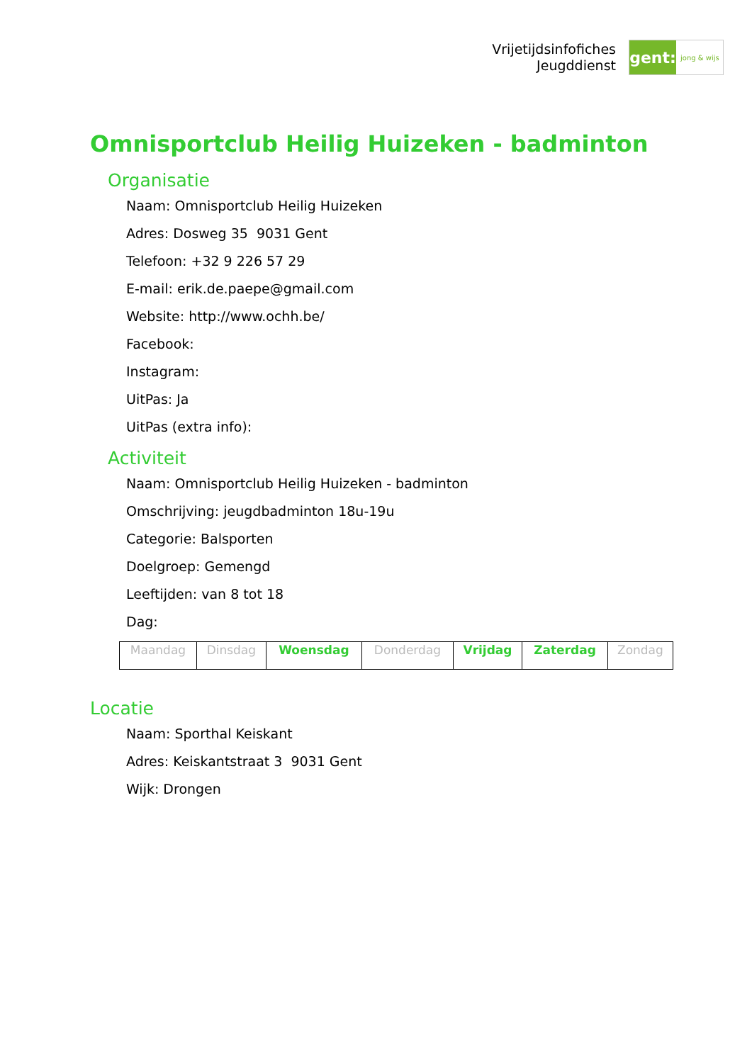Vrijetijdsinfofiches
Jeugddienst
gent:
jong & wijs
Omnisportclub Heilig Huizeken - badminton
Organisatie
Naam: Omnisportclub Heilig Huizeken
Adres: Dosweg 35 9031 Gent
Telefoon: +32 9 226 57 29
E-mail: erik.de.paepe@gmail.com
Website: http://www.ochh.be/
Facebook:
Instagram:
UitPas: Ja
UitPas (extra info):
Activiteit
Naam: Omnisportclub Heilig Huizeken - badminton
Omschrijving: jeugdbadminton 18u-19u
Categorie: Balsporten
Doelgroep: Gemengd
Leeftijden: van 8 tot 18
Dag:
| Maandag | Dinsdag | Woensdag | Donderdag | Vrijdag | Zaterdag | Zondag |
Locatie
Naam: Sporthal Keiskant
Adres: Keiskantstraat 3 9031 Gent
Wijk: Drongen